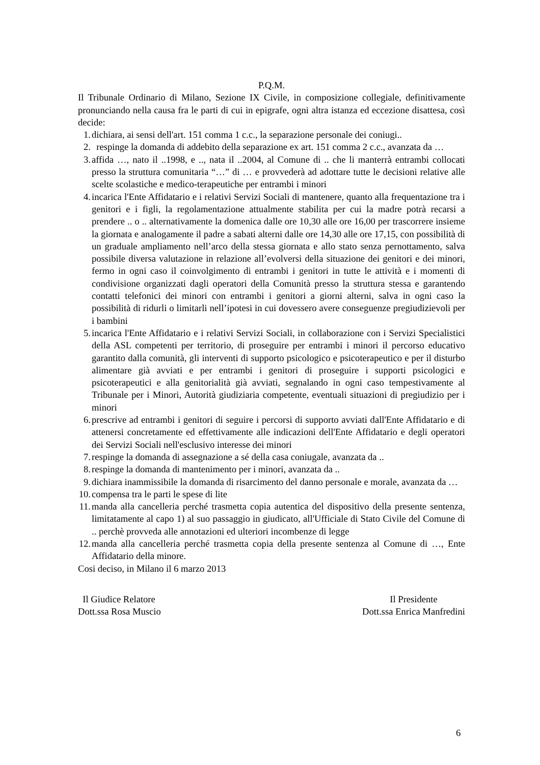P.Q.M.
Il Tribunale Ordinario di Milano, Sezione IX Civile, in composizione collegiale, definitivamente pronunciando nella causa fra le parti di cui in epigrafe, ogni altra istanza ed eccezione disattesa, così decide:
1. dichiara, ai sensi dell'art. 151 comma 1 c.c., la separazione personale dei coniugi..
2. respinge la domanda di addebito della separazione ex art. 151 comma 2 c.c., avanzata da …
3. affida …, nato il ..1998, e .., nata il ..2004, al Comune di .. che li manterrà entrambi collocati presso la struttura comunitaria “…” di … e provvederà ad adottare tutte le decisioni relative alle scelte scolastiche e medico-terapeutiche per entrambi i minori
4. incarica l'Ente Affidatario e i relativi Servizi Sociali di mantenere, quanto alla frequentazione tra i genitori e i figli, la regolamentazione attualmente stabilita per cui la madre potrà recarsi a prendere .. o .. alternativamente la domenica dalle ore 10,30 alle ore 16,00 per trascorrere insieme la giornata e analogamente il padre a sabati alterni dalle ore 14,30 alle ore 17,15, con possibilità di un graduale ampliamento nell’arco della stessa giornata e allo stato senza pernottamento, salva possibile diversa valutazione in relazione all’evolversi della situazione dei genitori e dei minori, fermo in ogni caso il coinvolgimento di entrambi i genitori in tutte le attività e i momenti di condivisione organizzati dagli operatori della Comunità presso la struttura stessa e garantendo contatti telefonici dei minori con entrambi i genitori a giorni alterni, salva in ogni caso la possibilità di ridurli o limitarli nell’ipotesi in cui dovessero avere conseguenze pregiudizievoli per i bambini
5. incarica l'Ente Affidatario e i relativi Servizi Sociali, in collaborazione con i Servizi Specialistici della ASL competenti per territorio, di proseguire per entrambi i minori il percorso educativo garantito dalla comunità, gli interventi di supporto psicologico e psicoterapeutico e per il disturbo alimentare già avviati e per entrambi i genitori di proseguire i supporti psicologici e psicoterapeutici e alla genitorialità già avviati, segnalando in ogni caso tempestivamente al Tribunale per i Minori, Autorità giudiziaria competente, eventuali situazioni di pregiudizio per i minori
6. prescrive ad entrambi i genitori di seguire i percorsi di supporto avviati dall'Ente Affidatario e di attenersi concretamente ed effettivamente alle indicazioni dell'Ente Affidatario e degli operatori dei Servizi Sociali nell'esclusivo interesse dei minori
7. respinge la domanda di assegnazione a sé della casa coniugale, avanzata da ..
8. respinge la domanda di mantenimento per i minori, avanzata da ..
9. dichiara inammissibile la domanda di risarcimento del danno personale e morale, avanzata da …
10. compensa tra le parti le spese di lite
11. manda alla cancelleria perché trasmetta copia autentica del dispositivo della presente sentenza, limitatamente al capo 1) al suo passaggio in giudicato, all'Ufficiale di Stato Civile del Comune di .. perchè provveda alle annotazioni ed ulteriori incombenze di legge
12. manda alla cancelleria perché trasmetta copia della presente sentenza al Comune di …, Ente Affidatario della minore.
Cosi deciso, in Milano il 6 marzo 2013
Il Giudice Relatore
Dott.ssa Rosa Muscio
Il Presidente
Dott.ssa Enrica Manfredini
6